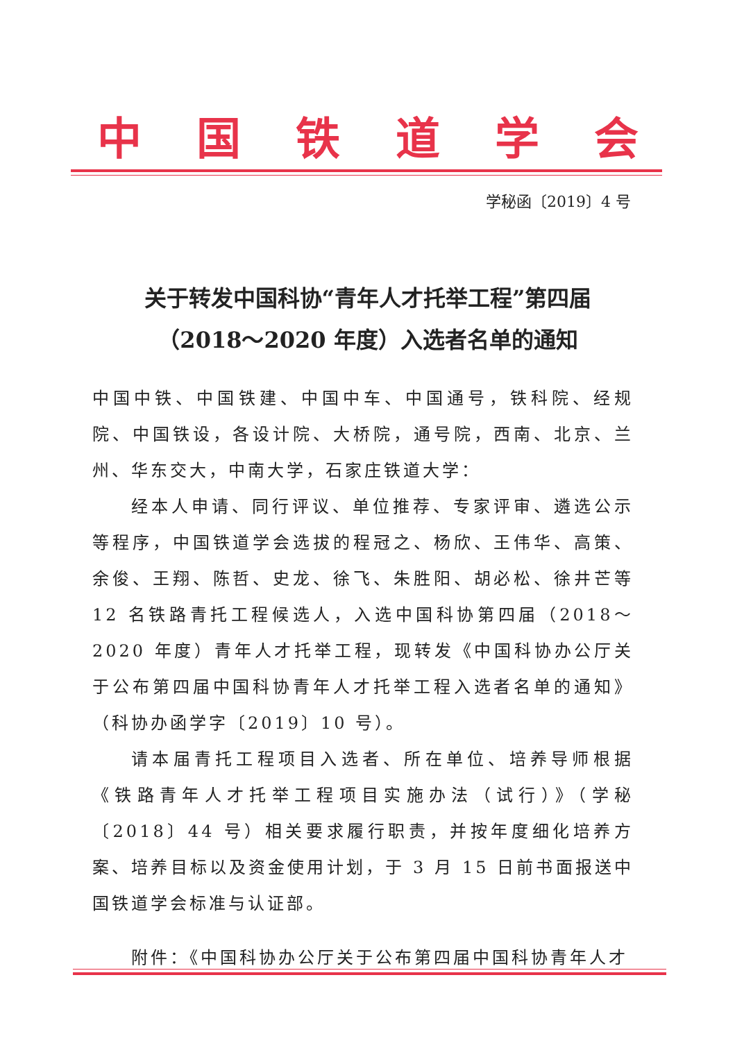中国铁道学会
学秘函〔2019〕4 号
关于转发中国科协“青年人才托举工程”第四届
（2018～2020 年度）入选者名单的通知
中国中铁、中国铁建、中国中车、中国通号，铁科院、经规院、中国铁设，各设计院、大桥院，通号院，西南、北京、兰州、华东交大，中南大学，石家庄铁道大学：
经本人申请、同行评议、单位推荐、专家评审、遴选公示等程序，中国铁道学会选拔的程冠之、杨欣、王伟华、高策、余俊、王翔、陈哲、史龙、徐飞、朱胜阳、胡必松、徐井芒等 12 名铁路青托工程候选人，入选中国科协第四届（2018～2020 年度）青年人才托举工程，现转发《中国科协办公厅关于公布第四届中国科协青年人才托举工程入选者名单的通知》（科协办函学字〔2019〕10 号）。
请本届青托工程项目入选者、所在单位、培养导师根据《铁路青年人才托举工程项目实施办法（试行）》（学秘〔2018〕44 号）相关要求履行职责，并按年度细化培养方案、培养目标以及资金使用计划，于 3 月 15 日前书面报送中国铁道学会标准与认证部。
附件：《中国科协办公厅关于公布第四届中国科协青年人才